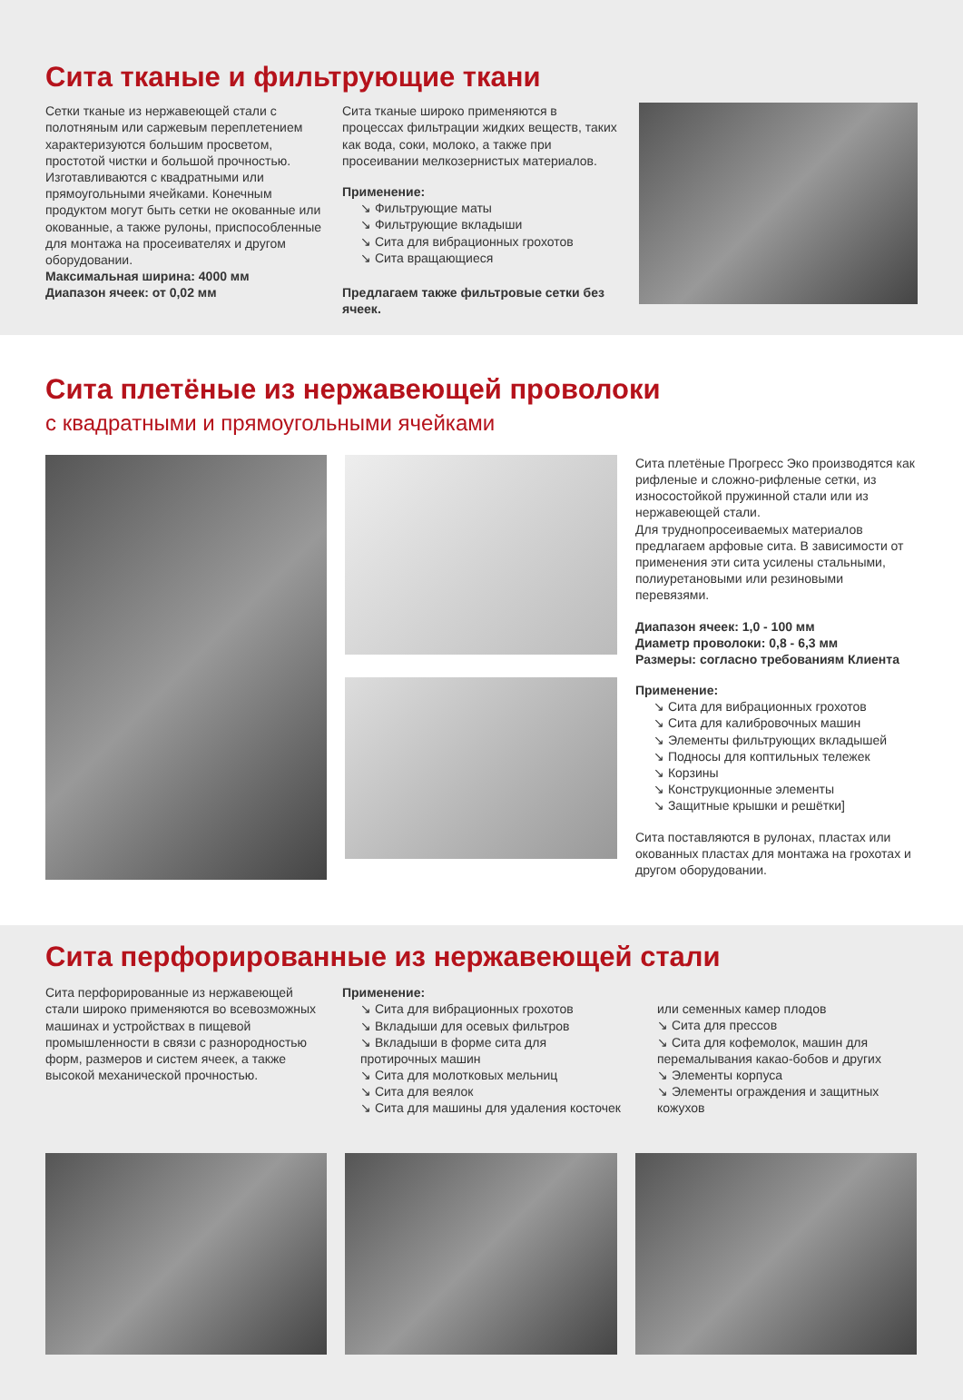Сита тканые и фильтрующие ткани
Сетки тканые из нержавеющей стали с полотняным или саржевым переплетением характеризуются большим просветом, простотой чистки и большой прочностью. Изготавливаются с квадратными или прямоугольными ячейками. Конечным продуктом могут быть сетки не окованные или окованные, а также рулоны, приспособленные для монтажа на просеивателях и другом оборудовании.
Максимальная ширина: 4000 мм
Диапазон ячеек: от 0,02 мм
Сита тканые широко применяются в процессах фильтрации жидких веществ, таких как вода, соки, молоко, а также при просеивании мелкозернистых материалов.
Применение:
↘ Фильтрующие маты
↘ Фильтрующие вкладыши
↘ Сита для вибрационных грохотов
↘ Сита вращающиеся
Предлагаем также фильтровые сетки без ячеек.
Сита плетёные из нержавеющей проволоки
с квадратными и прямоугольными ячейками
Сита плетёные Прогресс Эко производятся как рифленые и сложно-рифленые сетки, из износостойкой пружинной стали или из нержавеющей стали.
Для трудно­просеиваемых материалов предлагаем арфовые сита. В зависимости от применения эти сита усилены стальными, полиуретановыми или резиновыми перевязями.
Диапазон ячеек: 1,0 - 100 мм
Диаметр проволоки: 0,8 - 6,3 мм
Размеры: согласно требованиям Клиента
Применение:
↘ Сита для вибрационных грохотов
↘ Сита для калибровочных машин
↘ Элементы фильтрующих вкладышей
↘ Подносы для коптильных тележек
↘ Корзины
↘ Конструкционные элементы
↘ Защитные крышки и решётки]
Сита поставляются в рулонах, пластах или окованных пластах для монтажа на грохотах и другом оборудовании.
Сита перфорированные из нержавеющей стали
Сита перфорированные из нержавеющей стали широко применяются во всевозможных машинах и устройствах в пищевой промышленности в связи с разнородностью форм, размеров и систем ячеек, а также высокой механической прочностью.
Применение:
↘ Сита для вибрационных грохотов
↘ Вкладыши для осевых фильтров
↘ Вкладыши в форме сита для протирочных машин
↘ Сита для молотковых мельниц
↘ Сита для веялок
↘ Сита для машины для удаления косточек
или семенных камер плодов
↘ Сита для прессов
↘ Сита для кофемолок, машин для перемалывания какао-бобов и других
↘ Элементы корпуса
↘ Элементы ограждения и защитных кожухов